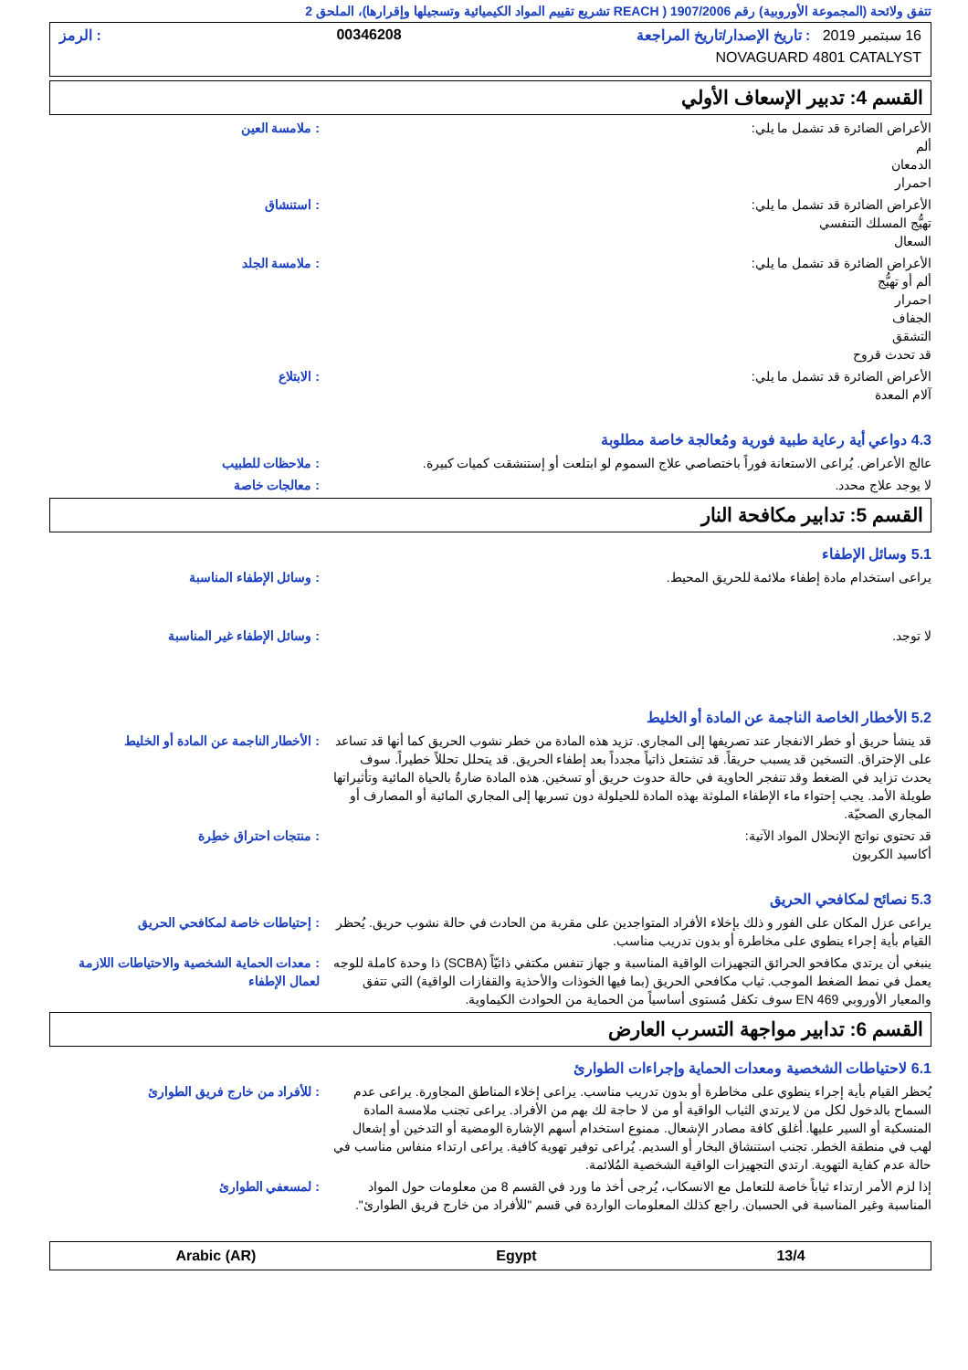تتفق ولائحة (المجموعة الأوروبية) رقم 1907/2006 ( REACH تشريع تقييم المواد الكيميائية وتسجيلها وإقرارها)، الملحق 2
16 سبتمبر 2019 : تاريخ الإصدار/تاريخ المراجعة 00346208: الرمز
NOVAGUARD 4801 CATALYST
القسم 4: تدبير الإسعاف الأولي
الأعراض الضائرة قد تشمل ما يلي:
ألم
الدمعان
احمرار
: ملامسة العين
الأعراض الضائرة قد تشمل ما يلي:
تهيُّج المسلك التنفسي
السعال
: استنشاق
الأعراض الضائرة قد تشمل ما يلي:
ألم أو تهيُّج
احمرار
الجفاف
التشقق
قد تحدث قروح
: ملامسة الجلد
الأعراض الضائرة قد تشمل ما يلي:
آلام المعدة
: الابتلاع
4.3 دواعي أية رعاية طبية فورية ومُعالجة خاصة مطلوبة
عالج الأعراض. يُراعى الاستعانة فوراً باختصاصي علاج السموم لو ابتلعت أو إستنشقت كميات كبيرة.
: ملاحظات للطبيب
لا يوجد علاج محدد. : معالجات خاصة
القسم 5: تدابير مكافحة النار
5.1 وسائل الإطفاء
يراعى استخدام مادة إطفاء ملائمة للحريق المحيط. : وسائل الإطفاء المناسبة
لا توجد. : وسائل الإطفاء غير المناسبة
5.2 الأخطار الخاصة الناجمة عن المادة أو الخليط
قد ينشأ حريق أو خطر الانفجار عند تصريفها إلى المجاري. تزيد هذه المادة من خطر نشوب الحريق كما أنها قد تساعد على الإحتراق. التسخين قد يسبب حريقاً. قد تشتعل ذاتياً مجدداً بعد إطفاء الحريق. قد يتحلل تحللاً خطيراً. سوف يحدث تزايد في الضغط وقد تنفجر الحاوية في حالة حدوث حريق أو تسخين. هذه المادة ضارةٌ بالحياة المائية وتأثيراتها طويلة الأمد. يجب إحتواء ماء الإطفاء الملوثة بهذه المادة للحيلولة دون تسربها إلى المجاري المائية أو المصارف أو المجاري الصحيّة.
: الأخطار الناجمة عن المادة أو الخليط
قد تحتوي نواتج الإنحلال المواد الآتية:
أكاسيد الكربون
: منتجات احتراق خطِرة
5.3 نصائح لمكافحي الحريق
يراعى عزل المكان على الفور و ذلك بإخلاء الأفراد المتواجدين على مقربة من الحادث في حالة نشوب حريق. يُحظر القيام بأية إجراء ينطوي على مخاطرة أو بدون تدريب مناسب.
: إحتياطات خاصة لمكافحي الحريق
ينبغي أن يرتدي مكافحو الحرائق التجهيزات الواقية المناسبة و جهاز تنفس مكتفي ذاتيّاً (SCBA) ذا وحدة كاملة للوجه يعمل في نمط الضغط الموجب. ثياب مكافحي الحريق (بما فيها الخوذات والأحذية والقفازات الواقية) التي تتفق والمعيار الأوروبي EN 469 سوف تكفل مُستوى أساسياً من الحماية من الحوادث الكيماوية.
: معدات الحماية الشخصية والاحتياطات اللازمة لعمال الإطفاء
القسم 6: تدابير مواجهة التسرب العارض
6.1 لاحتياطات الشخصية ومعدات الحماية وإجراءات الطوارئ
يُحظر القيام بأية إجراء ينطوي على مخاطرة أو بدون تدريب مناسب. يراعى إخلاء المناطق المجاورة. يراعى عدم السماح بالدخول لكل من لا يرتدي الثياب الواقية أو من لا حاجة لك بهم من الأفراد. يراعى تجنب ملامسة المادة المنسكبة أو السير عليها. أغلق كافة مصادر الإشعال. ممنوع استخدام أسهم الإشارة الومضية أو التدخين أو إشعال لهب في منطقة الخطر. تجنب استنشاق البخار أو السديم. يُراعى توفير تهوية كافية. يراعى ارتداء منفاس مناسب في حالة عدم كفاية التهوية. ارتدي التجهيزات الواقية الشخصية المُلائمة.
: للأفراد من خارج فريق الطوارئ
إذا لزم الأمر ارتداء ثياباً خاصة للتعامل مع الانسكاب، يُرجى أخذ ما ورد في القسم 8 من معلومات حول المواد المناسبة وغير المناسبة في الحسبان. راجع كذلك المعلومات الواردة في قسم "للأفراد من خارج فريق الطوارئ".
: لمسعفي الطوارئ
Arabic (AR) Egypt 13/4